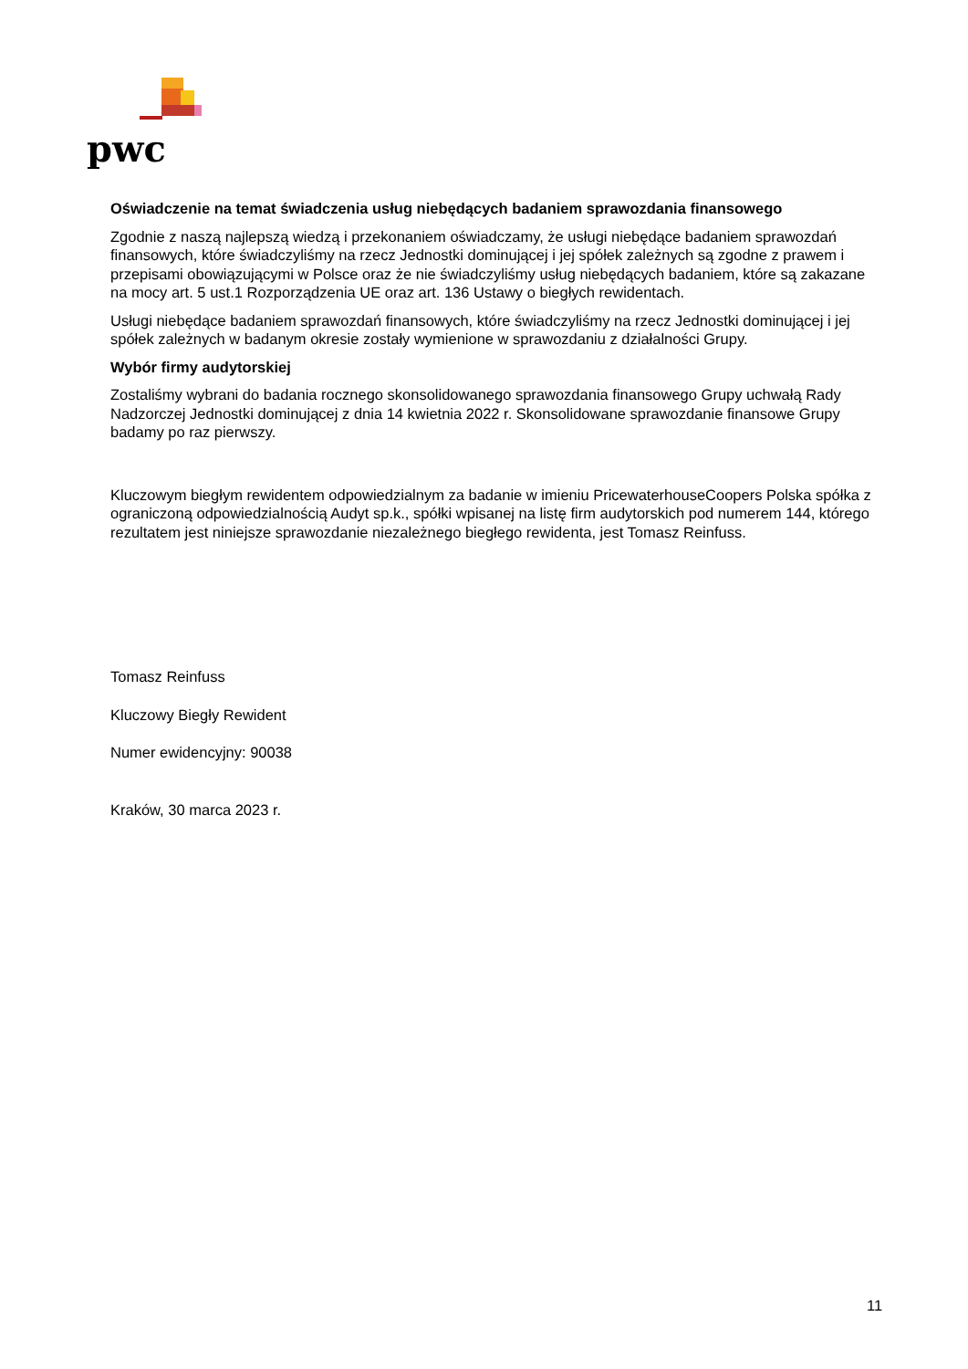pwc
Oświadczenie na temat świadczenia usług niebędących badaniem sprawozdania finansowego
Zgodnie z naszą najlepszą wiedzą i przekonaniem oświadczamy, że usługi niebędące badaniem sprawozdań finansowych, które świadczyliśmy na rzecz Jednostki dominującej i jej spółek zależnych są zgodne z prawem i przepisami obowiązującymi w Polsce oraz że nie świadczyliśmy usług niebędących badaniem, które są zakazane na mocy art. 5 ust.1 Rozporządzenia UE oraz art. 136 Ustawy o biegłych rewidentach.
Usługi niebędące badaniem sprawozdań finansowych, które świadczyliśmy na rzecz Jednostki dominującej i jej spółek zależnych w badanym okresie zostały wymienione w sprawozdaniu z działalności Grupy.
Wybór firmy audytorskiej
Zostaliśmy wybrani do badania rocznego skonsolidowanego sprawozdania finansowego Grupy uchwałą Rady Nadzorczej Jednostki dominującej z dnia 14 kwietnia 2022 r. Skonsolidowane sprawozdanie finansowe Grupy badamy po raz pierwszy.
Kluczowym biegłym rewidentem odpowiedzialnym za badanie w imieniu PricewaterhouseCoopers Polska spółka z ograniczoną odpowiedzialnością Audyt sp.k., spółki wpisanej na listę firm audytorskich pod numerem 144, którego rezultatem jest niniejsze sprawozdanie niezależnego biegłego rewidenta, jest Tomasz Reinfuss.
Tomasz Reinfuss
Kluczowy Biegły Rewident
Numer ewidencyjny: 90038
Kraków, 30 marca 2023 r.
11